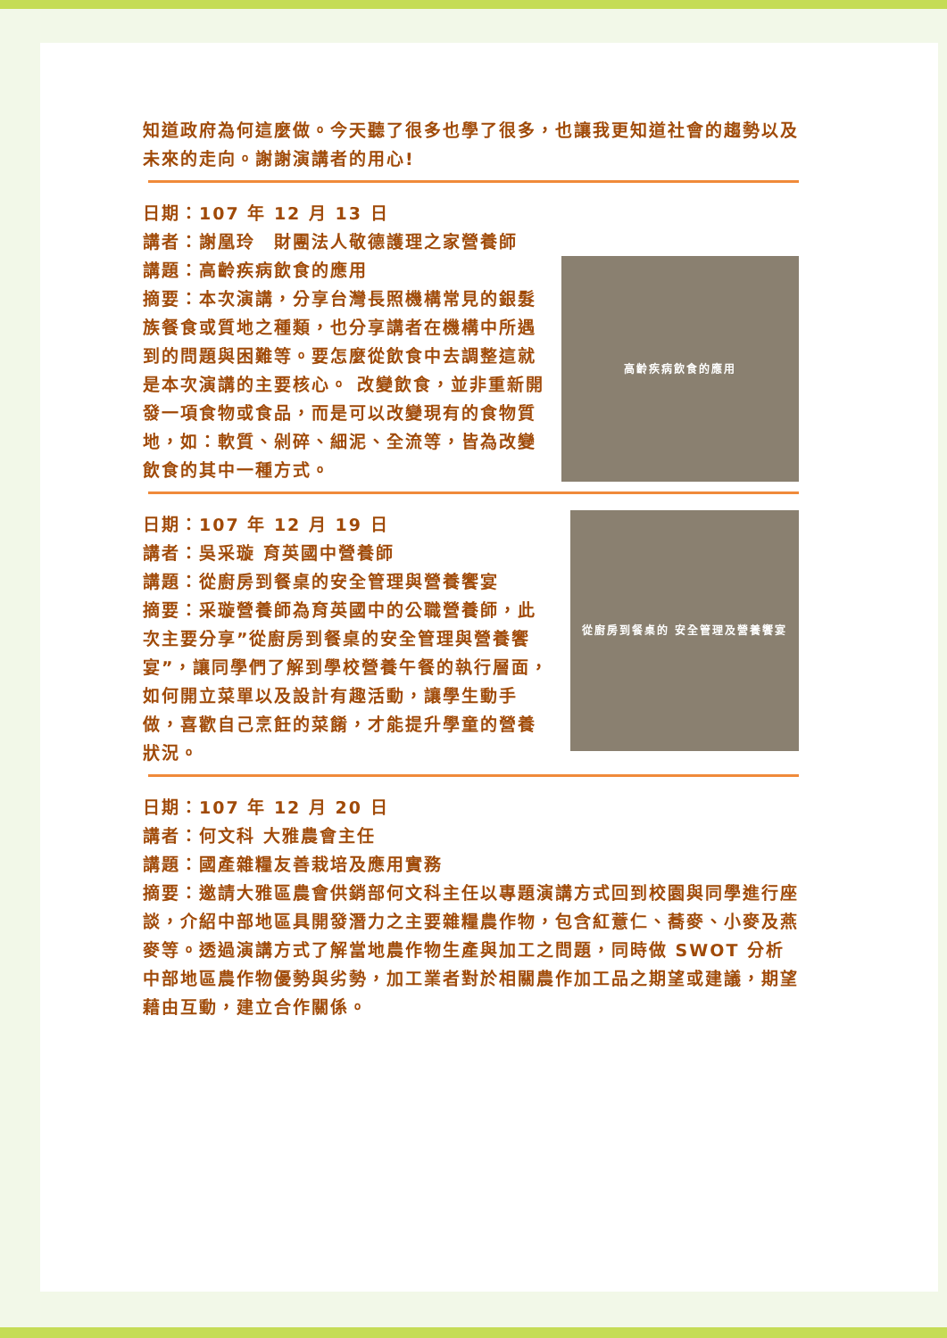知道政府為何這麼做。今天聽了很多也學了很多，也讓我更知道社會的趨勢以及未來的走向。謝謝演講者的用心!
日期：107 年 12 月 13 日
講者：謝凰玲　財團法人敬德護理之家營養師
講題：高齡疾病飲食的應用
摘要：本次演講，分享台灣長照機構常見的銀髮族餐食或質地之種類，也分享講者在機構中所遇到的問題與困難等。要怎麼從飲食中去調整這就是本次演講的主要核心。 改變飲食，並非重新開發一項食物或食品，而是可以改變現有的食物質地，如：軟質、剁碎、細泥、全流等，皆為改變飲食的其中一種方式。
高齡疾病飲食的應用
日期：107 年 12 月 19 日
講者：吳采璇 育英國中營養師
講題：從廚房到餐桌的安全管理與營養饗宴
摘要：采璇營養師為育英國中的公職營養師，此次主要分享”從廚房到餐桌的安全管理與營養饗宴”，讓同學們了解到學校營養午餐的執行層面，如何開立菜單以及設計有趣活動，讓學生動手做，喜歡自己烹飪的菜餚，才能提升學童的營養狀況。
從廚房到餐桌的 安全管理及營養饗宴
日期：107 年 12 月 20 日
講者：何文科 大雅農會主任
講題：國產雜糧友善栽培及應用實務
摘要：邀請大雅區農會供銷部何文科主任以專題演講方式回到校園與同學進行座談，介紹中部地區具開發潛力之主要雜糧農作物，包含紅薏仁、蕎麥、小麥及燕麥等。透過演講方式了解當地農作物生產與加工之問題，同時做 SWOT 分析中部地區農作物優勢與劣勢，加工業者對於相關農作加工品之期望或建議，期望藉由互動，建立合作關係。